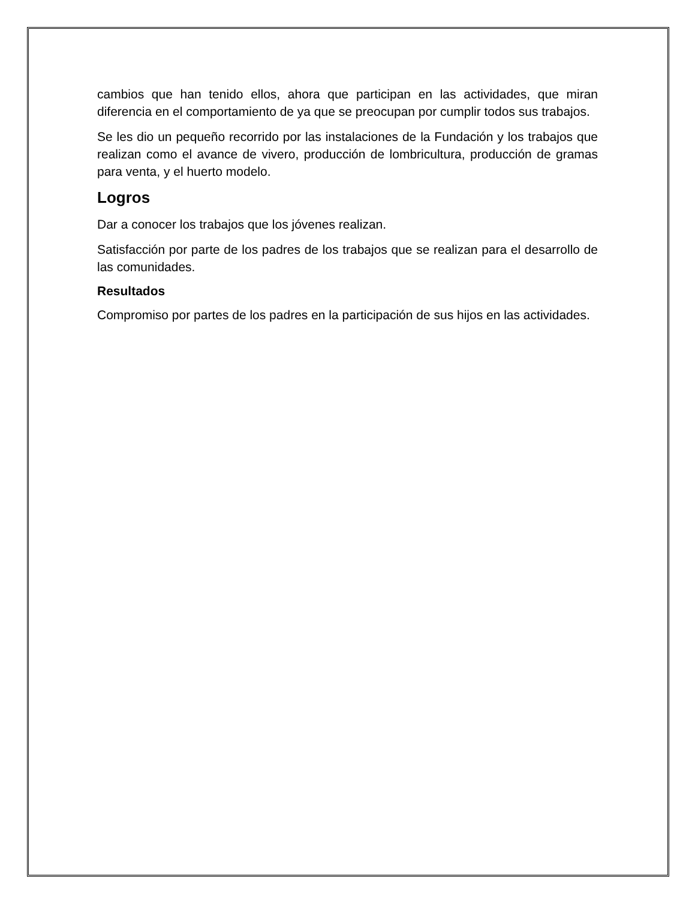cambios que han tenido ellos, ahora que participan en las actividades, que miran diferencia en el comportamiento de ya que se preocupan por cumplir todos sus trabajos.
Se les dio un pequeño recorrido por las instalaciones de la Fundación y los trabajos que realizan como el avance de vivero, producción de lombricultura, producción de gramas para venta, y el huerto modelo.
Logros
Dar a conocer los trabajos que los jóvenes realizan.
Satisfacción por parte de los padres de los trabajos que se realizan para el desarrollo de las comunidades.
Resultados
Compromiso por partes de los padres en la participación de sus hijos en las actividades.